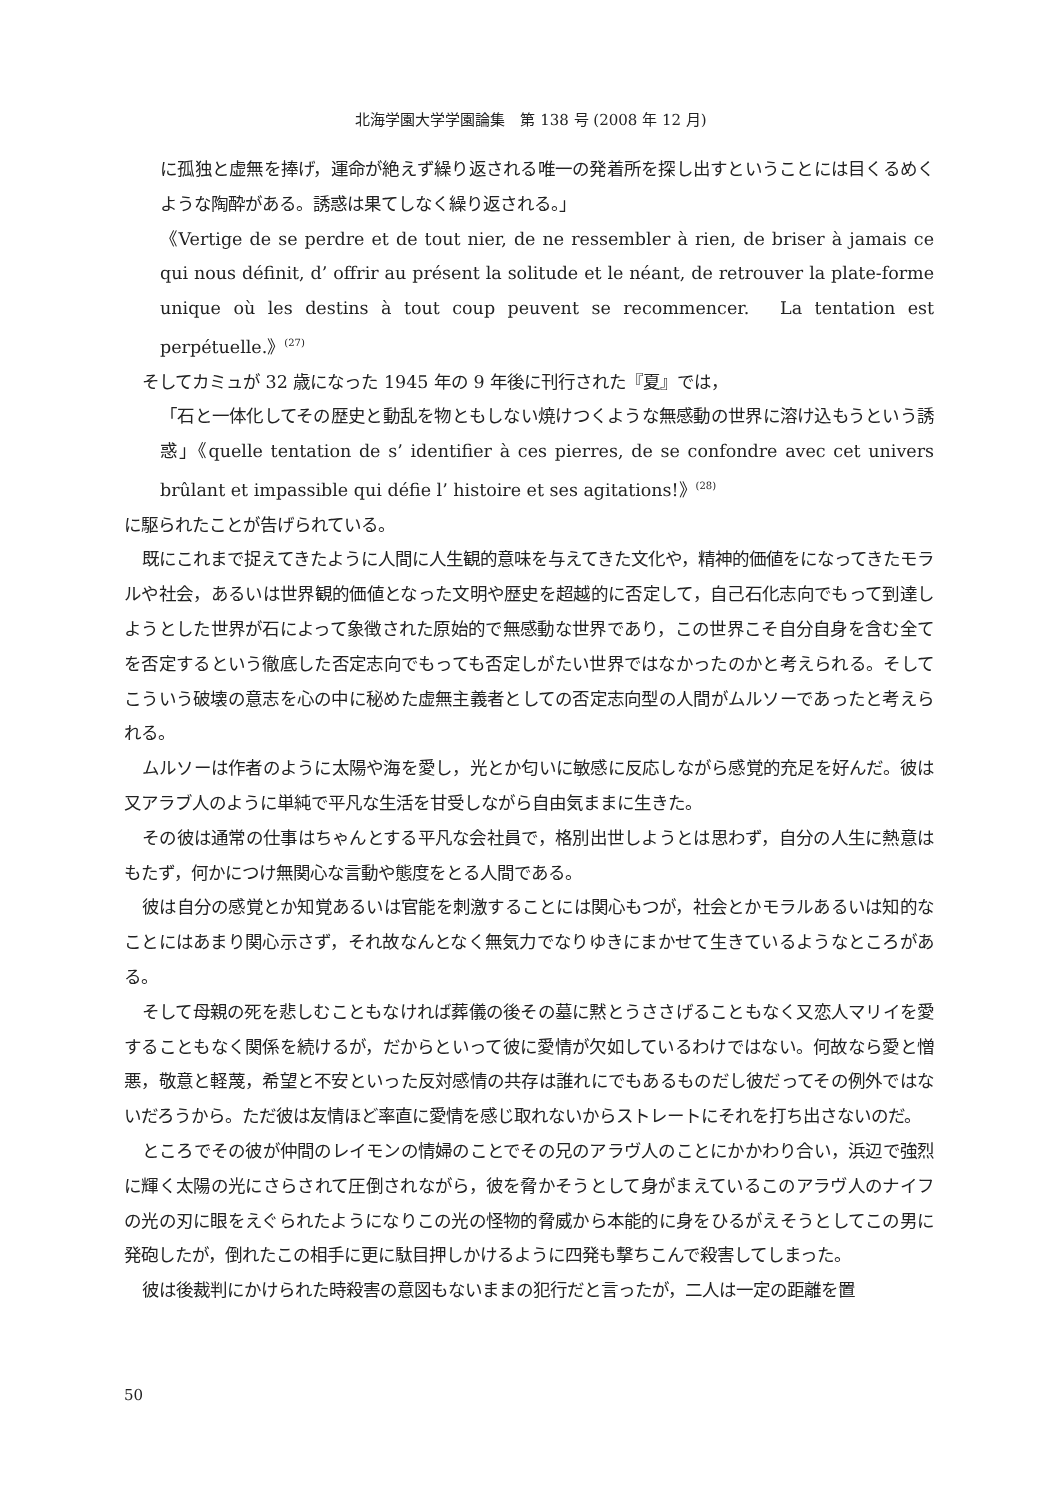北海学園大学学園論集　第 138 号 (2008 年 12 月)
に孤独と虚無を捧げ，運命が絶えず繰り返される唯一の発着所を探し出すということには目くるめくような陶酔がある。誘惑は果てしなく繰り返される。」
《Vertige de se perdre et de tout nier, de ne ressembler à rien, de briser à jamais ce qui nous définit, d’ offrir au présent la solitude et le néant, de retrouver la plate-forme unique où les destins à tout coup peuvent se recommencer.　La tentation est perpétuelle.》<sup>(27)</sup>
そしてカミュが 32 歳になった 1945 年の 9 年後に刊行された『夏』では，
「石と一体化してその歴史と動乱を物ともしない焼けつくような無感動の世界に溶け込もうという誘惑」《quelle tentation de s’ identifier à ces pierres, de se confondre avec cet univers brûlant et impassible qui défie l’ histoire et ses agitations!》<sup>(28)</sup>
に駆られたことが告げられている。
既にこれまで捉えてきたように人間に人生観的意味を与えてきた文化や，精神的価値をになってきたモラルや社会，あるいは世界観的価値となった文明や歴史を超越的に否定して，自己石化志向でもって到達しようとした世界が石によって象徴された原始的で無感動な世界であり，この世界こそ自分自身を含む全てを否定するという徹底した否定志向でもっても否定しがたい世界ではなかったのかと考えられる。そしてこういう破壊の意志を心の中に秘めた虚無主義者としての否定志向型の人間がムルソーであったと考えられる。
ムルソーは作者のように太陽や海を愛し，光とか匂いに敏感に反応しながら感覚的充足を好んだ。彼は又アラブ人のように単純で平凡な生活を甘受しながら自由気ままに生きた。
その彼は通常の仕事はちゃんとする平凡な会社員で，格別出世しようとは思わず，自分の人生に熱意はもたず，何かにつけ無関心な言動や態度をとる人間である。
彼は自分の感覚とか知覚あるいは官能を刺激することには関心もつが，社会とかモラルあるいは知的なことにはあまり関心示さず，それ故なんとなく無気力でなりゆきにまかせて生きているようなところがある。
そして母親の死を悲しむこともなければ葬儀の後その墓に黙とうささげることもなく又恋人マリイを愛することもなく関係を続けるが，だからといって彼に愛情が欠如しているわけではない。何故なら愛と憎悪，敬意と軽蔑，希望と不安といった反対感情の共存は誰れにでもあるものだし彼だってその例外ではないだろうから。ただ彼は友情ほど率直に愛情を感じ取れないからストレートにそれを打ち出さないのだ。
ところでその彼が仲間のレイモンの情婦のことでその兄のアラヴ人のことにかかわり合い，浜辺で強烈に輝く太陽の光にさらされて圧倒されながら，彼を脅かそうとして身がまえているこのアラヴ人のナイフの光の刃に眼をえぐられたようになりこの光の怪物的脅威から本能的に身をひるがえそうとしてこの男に発砲したが，倒れたこの相手に更に駄目押しかけるように四発も撃ちこんで殺害してしまった。
彼は後裁判にかけられた時殺害の意図もないままの犯行だと言ったが，二人は一定の距離を置
50